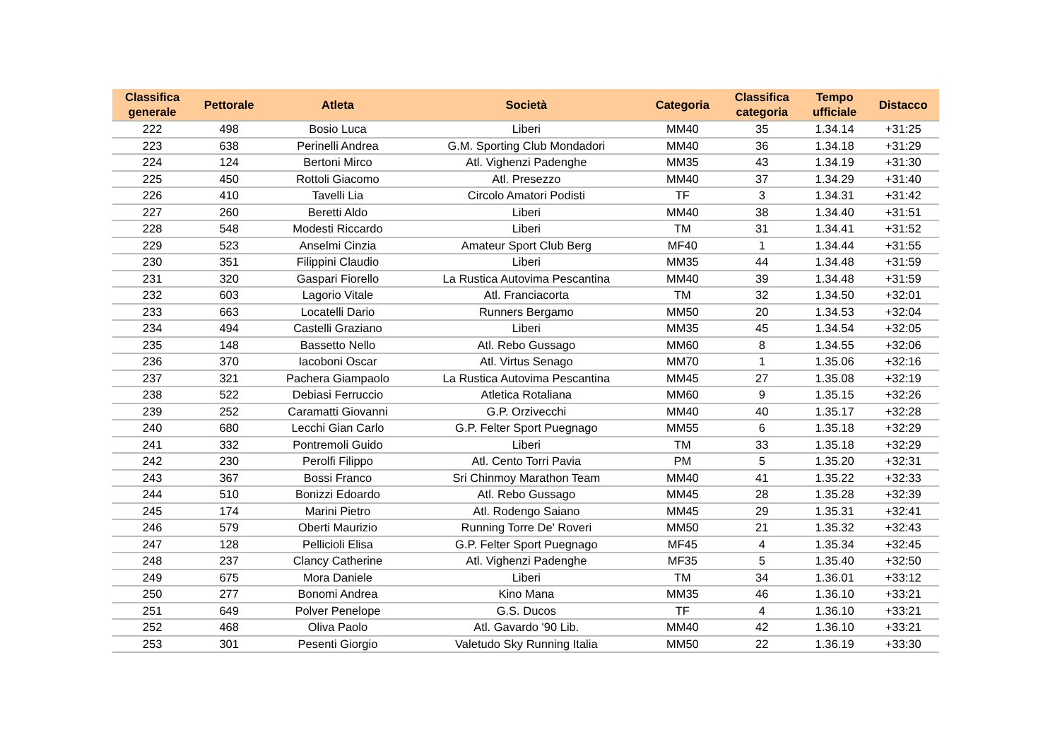| Classifica generale | Pettorale | Atleta | Società | Categoria | Classifica categoria | Tempo ufficiale | Distacco |
| --- | --- | --- | --- | --- | --- | --- | --- |
| 222 | 498 | Bosio Luca | Liberi | MM40 | 35 | 1.34.14 | +31:25 |
| 223 | 638 | Perinelli Andrea | G.M. Sporting Club Mondadori | MM40 | 36 | 1.34.18 | +31:29 |
| 224 | 124 | Bertoni Mirco | Atl. Vighenzi Padenghe | MM35 | 43 | 1.34.19 | +31:30 |
| 225 | 450 | Rottoli Giacomo | Atl. Presezzo | MM40 | 37 | 1.34.29 | +31:40 |
| 226 | 410 | Tavelli Lia | Circolo Amatori Podisti | TF | 3 | 1.34.31 | +31:42 |
| 227 | 260 | Beretti Aldo | Liberi | MM40 | 38 | 1.34.40 | +31:51 |
| 228 | 548 | Modesti Riccardo | Liberi | TM | 31 | 1.34.41 | +31:52 |
| 229 | 523 | Anselmi Cinzia | Amateur Sport Club Berg | MF40 | 1 | 1.34.44 | +31:55 |
| 230 | 351 | Filippini Claudio | Liberi | MM35 | 44 | 1.34.48 | +31:59 |
| 231 | 320 | Gaspari Fiorello | La Rustica Autovima Pescantina | MM40 | 39 | 1.34.48 | +31:59 |
| 232 | 603 | Lagorio Vitale | Atl. Franciacorta | TM | 32 | 1.34.50 | +32:01 |
| 233 | 663 | Locatelli Dario | Runners Bergamo | MM50 | 20 | 1.34.53 | +32:04 |
| 234 | 494 | Castelli Graziano | Liberi | MM35 | 45 | 1.34.54 | +32:05 |
| 235 | 148 | Bassetto Nello | Atl. Rebo Gussago | MM60 | 8 | 1.34.55 | +32:06 |
| 236 | 370 | Iacoboni Oscar | Atl. Virtus Senago | MM70 | 1 | 1.35.06 | +32:16 |
| 237 | 321 | Pachera Giampaolo | La Rustica Autovima Pescantina | MM45 | 27 | 1.35.08 | +32:19 |
| 238 | 522 | Debiasi Ferruccio | Atletica Rotaliana | MM60 | 9 | 1.35.15 | +32:26 |
| 239 | 252 | Caramatti Giovanni | G.P. Orzivecchi | MM40 | 40 | 1.35.17 | +32:28 |
| 240 | 680 | Lecchi Gian Carlo | G.P. Felter Sport Puegnago | MM55 | 6 | 1.35.18 | +32:29 |
| 241 | 332 | Pontremoli Guido | Liberi | TM | 33 | 1.35.18 | +32:29 |
| 242 | 230 | Perolfi Filippo | Atl. Cento Torri Pavia | PM | 5 | 1.35.20 | +32:31 |
| 243 | 367 | Bossi Franco | Sri Chinmoy Marathon Team | MM40 | 41 | 1.35.22 | +32:33 |
| 244 | 510 | Bonizzi Edoardo | Atl. Rebo Gussago | MM45 | 28 | 1.35.28 | +32:39 |
| 245 | 174 | Marini Pietro | Atl. Rodengo Saiano | MM45 | 29 | 1.35.31 | +32:41 |
| 246 | 579 | Oberti Maurizio | Running Torre De' Roveri | MM50 | 21 | 1.35.32 | +32:43 |
| 247 | 128 | Pellicioli Elisa | G.P. Felter Sport Puegnago | MF45 | 4 | 1.35.34 | +32:45 |
| 248 | 237 | Clancy Catherine | Atl. Vighenzi Padenghe | MF35 | 5 | 1.35.40 | +32:50 |
| 249 | 675 | Mora Daniele | Liberi | TM | 34 | 1.36.01 | +33:12 |
| 250 | 277 | Bonomi Andrea | Kino Mana | MM35 | 46 | 1.36.10 | +33:21 |
| 251 | 649 | Polver Penelope | G.S. Ducos | TF | 4 | 1.36.10 | +33:21 |
| 252 | 468 | Oliva Paolo | Atl. Gavardo '90 Lib. | MM40 | 42 | 1.36.10 | +33:21 |
| 253 | 301 | Pesenti Giorgio | Valetudo Sky Running Italia | MM50 | 22 | 1.36.19 | +33:30 |